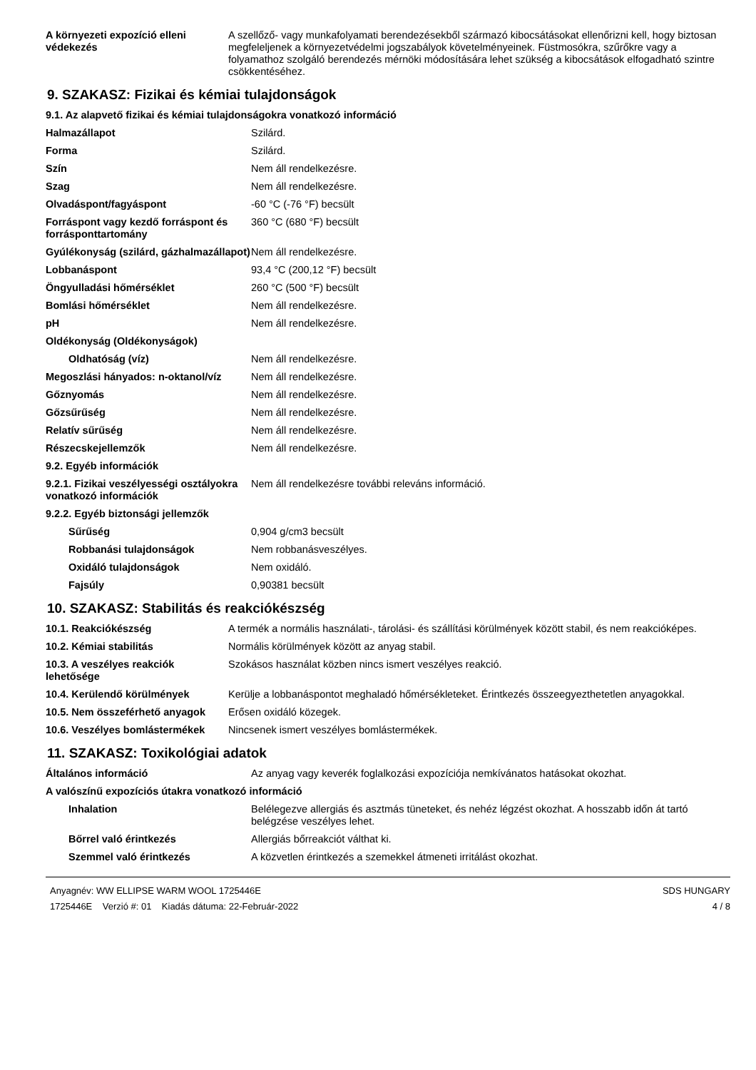| A környezeti expozíció elleni védekezés | A szellőző- vagy munkafolyamati berendezésekből származó kibocsátásokat ellenőrizni kell, hogy biztosan megfeleljenek a környezetvédelmi jogszabályok követelményeinek. Füstmosókra, szűrőkre vagy a folyamathoz szolgáló berendezés mérnöki módosítására lehet szükség a kibocsátások elfogadható szintre csökkentéséhez. |
9. SZAKASZ: Fizikai és kémiai tulajdonságok
| 9.1. Az alapvető fizikai és kémiai tulajdonságokra vonatkozó információ | |
| Halmazállapot | Szilárd. |
| Forma | Szilárd. |
| Szín | Nem áll rendelkezésre. |
| Szag | Nem áll rendelkezésre. |
| Olvadáspont/fagyáspont | -60 °C (-76 °F) becsült |
| Forráspont vagy kezdő forráspont és forrásponttartomány | 360 °C (680 °F) becsült |
| Gyúlékonyság (szilárd, gázhalmazállapot) | Nem áll rendelkezésre. |
| Lobbanáspont | 93,4 °C (200,12 °F) becsült |
| Öngyulladási hőmérséklet | 260 °C (500 °F) becsült |
| Bomlási hőmérséklet | Nem áll rendelkezésre. |
| pH | Nem áll rendelkezésre. |
| Oldékonyság (Oldékonyságok) | |
| Oldhatóság (víz) | Nem áll rendelkezésre. |
| Megoszlási hányados: n-oktanol/víz | Nem áll rendelkezésre. |
| Gőznyomás | Nem áll rendelkezésre. |
| Gőzsűrűség | Nem áll rendelkezésre. |
| Relatív sűrűség | Nem áll rendelkezésre. |
| Részecskejellemzők | Nem áll rendelkezésre. |
| 9.2. Egyéb információk | |
| 9.2.1. Fizikai veszélyességi osztályokra vonatkozó információk | Nem áll rendelkezésre további releváns információ. |
| 9.2.2. Egyéb biztonsági jellemzők | |
| Sűrűség | 0,904 g/cm3 becsült |
| Robbanási tulajdonságok | Nem robbanásveszélyes. |
| Oxidáló tulajdonságok | Nem oxidáló. |
| Fajsúly | 0,90381 becsült |
10. SZAKASZ: Stabilitás és reakciókészség
| 10.1. Reakciókészség | A termék a normális használati-, tárolási- és szállítási körülmények között stabil, és nem reakcióképes. |
| 10.2. Kémiai stabilitás | Normális körülmények között az anyag stabil. |
| 10.3. A veszélyes reakciók lehetősége | Szokásos használat közben nincs ismert veszélyes reakció. |
| 10.4. Kerülendő körülmények | Kerülje a lobbanáspontot meghaladó hőmérsékleteket. Érintkezés összeegyezthetetlen anyagokkal. |
| 10.5. Nem összeférhető anyagok | Erősen oxidáló közegek. |
| 10.6. Veszélyes bomlástermékek | Nincsenek ismert veszélyes bomlástermékek. |
11. SZAKASZ: Toxikológiai adatok
| Általános információ | Az anyag vagy keverék foglalkozási expozíciója nemkívánatos hatásokat okozhat. |
| A valószínű expozíciós útakra vonatkozó információ | |
| Inhalation | Belélegezve allergiás és asztmás tüneteket, és nehéz légzést okozhat. A hosszabb időn át tartó belégzése veszélyes lehet. |
| Bőrrel való érintkezés | Allergiás bőrreakciót válthat ki. |
| Szemmel való érintkezés | A közvetlen érintkezés a szemekkel átmeneti irritálást okozhat. |
Anyagnév: WW ELLIPSE WARM WOOL 1725446E
1725446E Verzió #: 01 Kiadás dátuma: 22-Február-2022
SDS HUNGARY
4 / 8